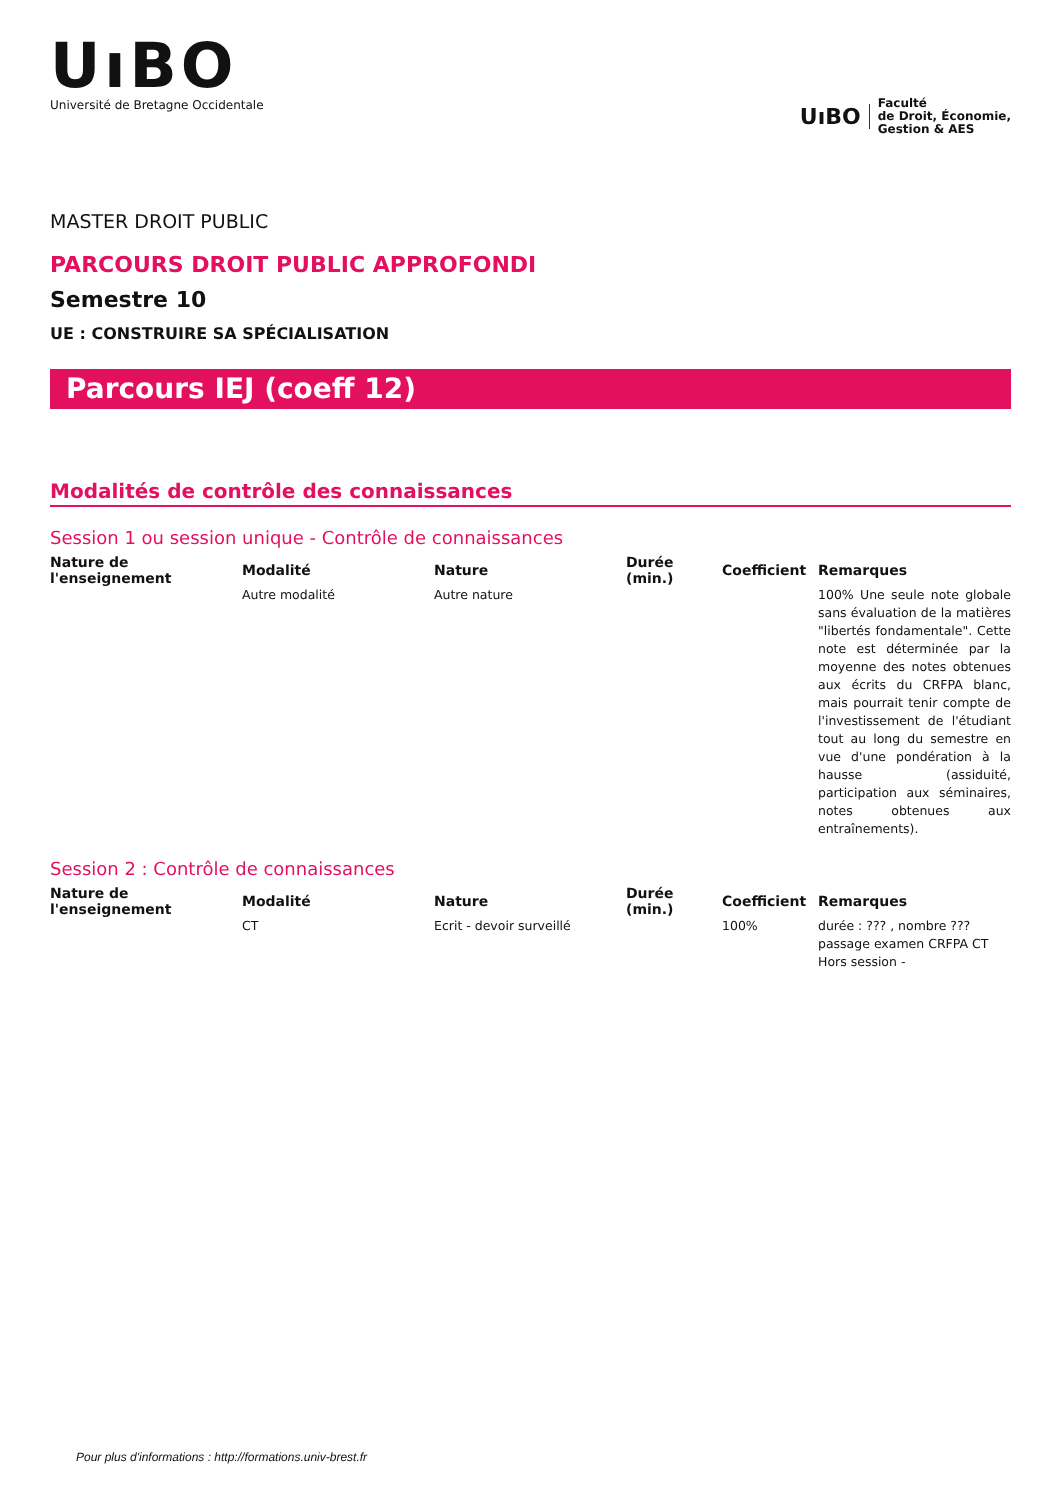UıBO
Université de Bretagne Occidentale
UıBO
Faculté
de Droit, Économie,
Gestion & AES
MASTER DROIT PUBLIC
PARCOURS DROIT PUBLIC APPROFONDI
Semestre 10
UE : CONSTRUIRE SA SPÉCIALISATION
Parcours IEJ (coeff 12)
Modalités de contrôle des connaissances
Session 1 ou session unique - Contrôle de connaissances
| Nature de l'enseignement | Modalité | Nature | Durée (min.) | Coefficient | Remarques |
| --- | --- | --- | --- | --- | --- |
| | Autre modalité | Autre nature | | | 100% Une seule note globale sans évaluation de la matières "libertés fondamentale". Cette note est déterminée par la moyenne des notes obtenues aux écrits du CRFPA blanc, mais pourrait tenir compte de l'investissement de l'étudiant tout au long du semestre en vue d'une pondération à la hausse (assiduité, participation aux séminaires, notes obtenues aux entraînements). |
Session 2 : Contrôle de connaissances
| Nature de l'enseignement | Modalité | Nature | Durée (min.) | Coefficient | Remarques |
| --- | --- | --- | --- | --- | --- |
| | CT | Ecrit - devoir surveillé | | 100% | durée : ??? , nombre ??? passage examen CRFPA CT Hors session - |
Pour plus d'informations : http://formations.univ-brest.fr